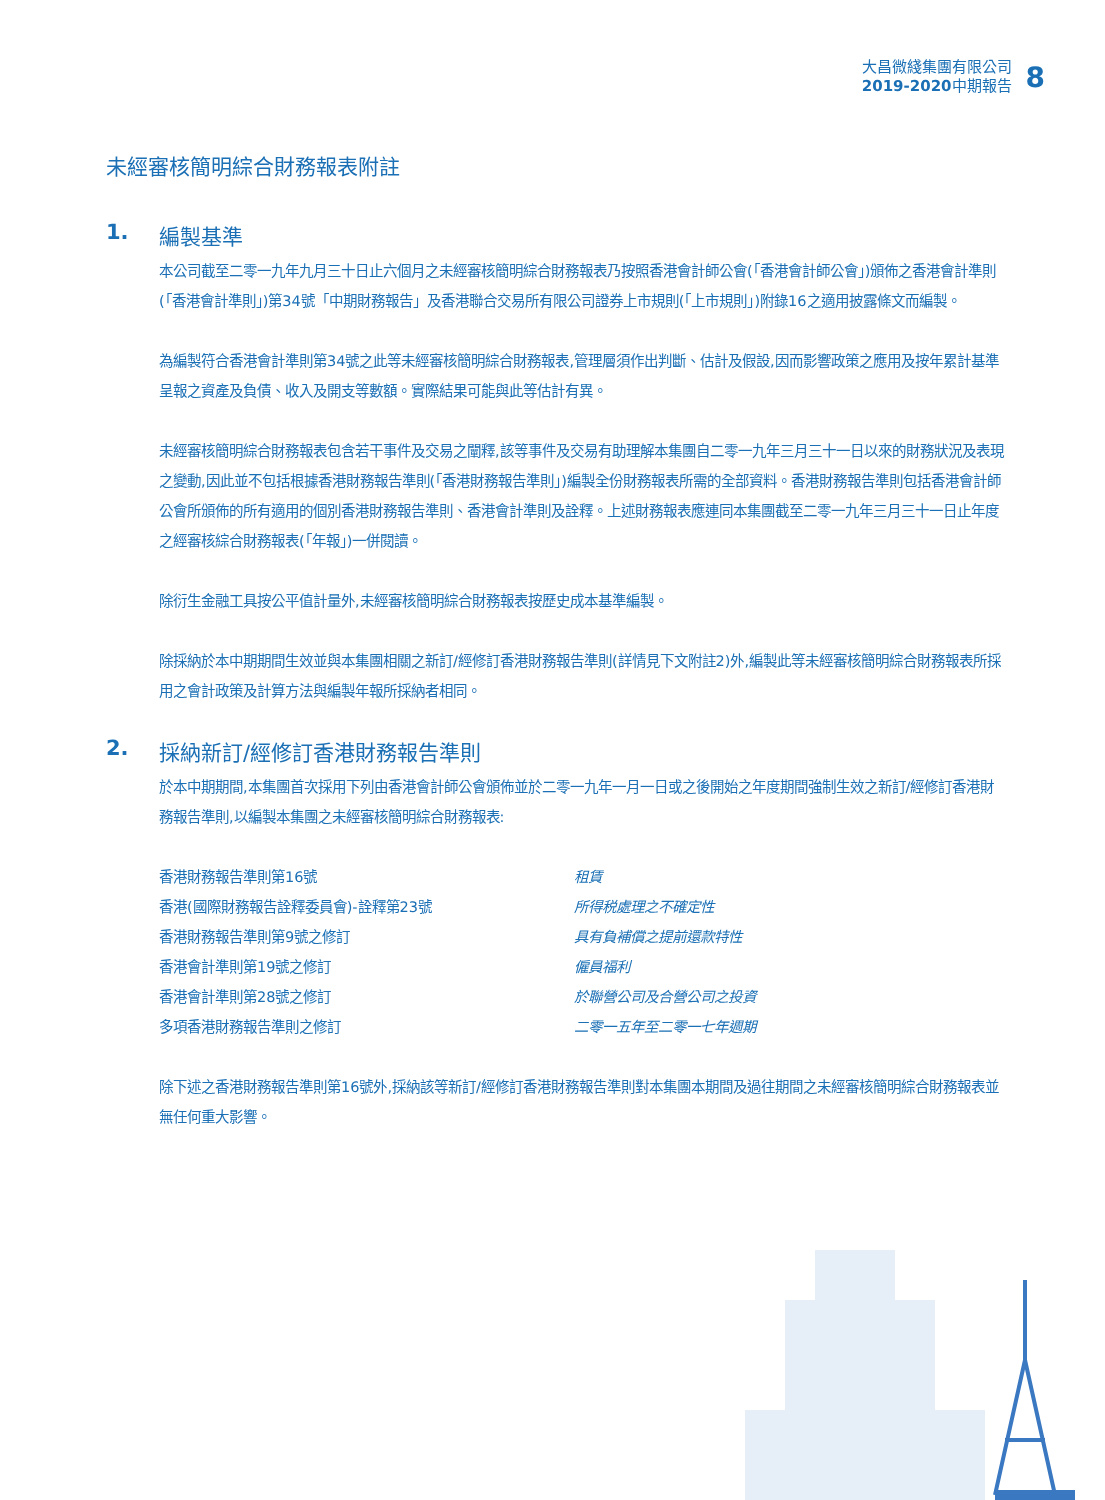大昌微綫集團有限公司
2019-2020中期報告
8
未經審核簡明綜合財務報表附註
1. 編製基準
本公司截至二零一九年九月三十日止六個月之未經審核簡明綜合財務報表乃按照香港會計師公會(「香港會計師公會」)頒佈之香港會計準則(「香港會計準則」)第34號「中期財務報告」及香港聯合交易所有限公司證券上市規則(「上市規則」)附錄16之適用披露條文而編製。
為編製符合香港會計準則第34號之此等未經審核簡明綜合財務報表,管理層須作出判斷、估計及假設,因而影響政策之應用及按年累計基準呈報之資產及負債、收入及開支等數額。實際結果可能與此等估計有異。
未經審核簡明綜合財務報表包含若干事件及交易之闡釋,該等事件及交易有助理解本集團自二零一九年三月三十一日以來的財務狀況及表現之變動,因此並不包括根據香港財務報告準則(「香港財務報告準則」)編製全份財務報表所需的全部資料。香港財務報告準則包括香港會計師公會所頒佈的所有適用的個別香港財務報告準則、香港會計準則及詮釋。上述財務報表應連同本集團截至二零一九年三月三十一日止年度之經審核綜合財務報表(「年報」)一併閱讀。
除衍生金融工具按公平值計量外,未經審核簡明綜合財務報表按歷史成本基準編製。
除採納於本中期期間生效並與本集團相關之新訂/經修訂香港財務報告準則(詳情見下文附註2)外,編製此等未經審核簡明綜合財務報表所採用之會計政策及計算方法與編製年報所採納者相同。
2. 採納新訂/經修訂香港財務報告準則
於本中期期間,本集團首次採用下列由香港會計師公會頒佈並於二零一九年一月一日或之後開始之年度期間強制生效之新訂/經修訂香港財務報告準則,以編製本集團之未經審核簡明綜合財務報表:
| 香港財務報告準則第16號 | 租賃 |
| 香港(國際財務報告詮釋委員會)-詮釋第23號 | 所得税處理之不確定性 |
| 香港財務報告準則第9號之修訂 | 具有負補償之提前還款特性 |
| 香港會計準則第19號之修訂 | 僱員福利 |
| 香港會計準則第28號之修訂 | 於聯營公司及合營公司之投資 |
| 多項香港財務報告準則之修訂 | 二零一五年至二零一七年週期 |
除下述之香港財務報告準則第16號外,採納該等新訂/經修訂香港財務報告準則對本集團本期間及過往期間之未經審核簡明綜合財務報表並無任何重大影響。